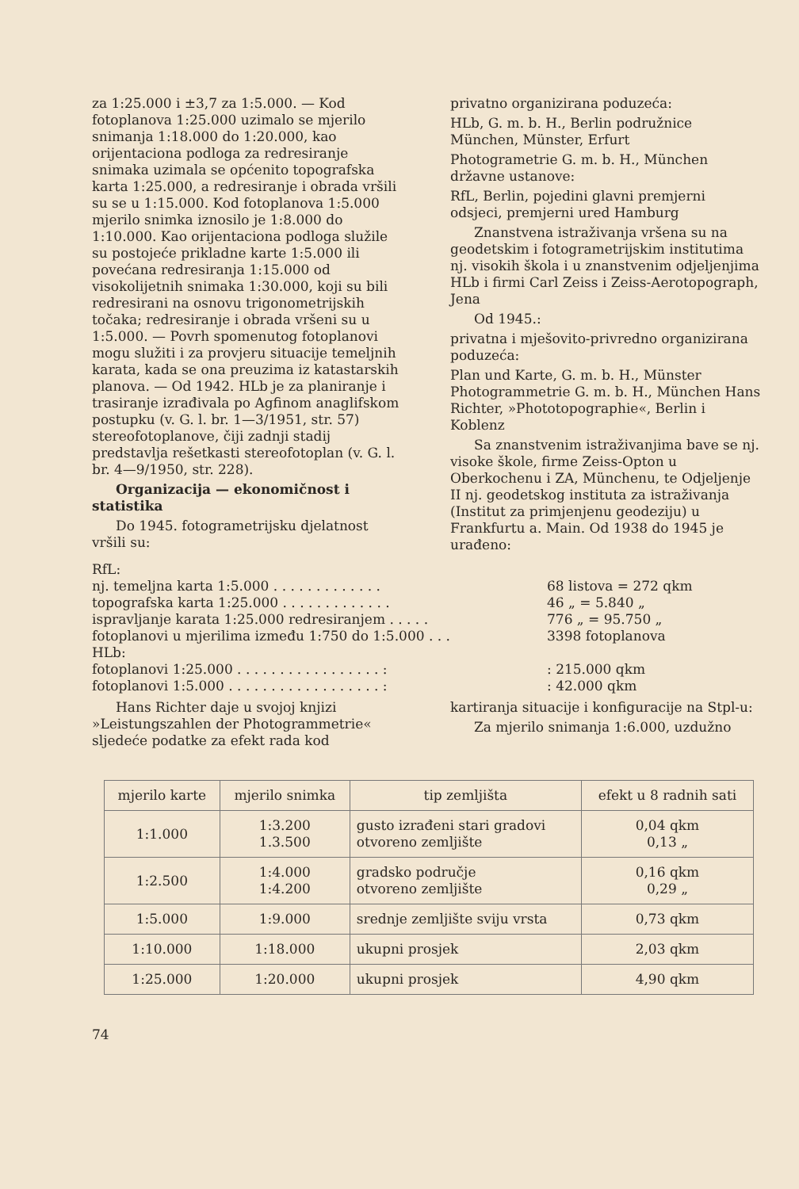za 1:25.000 i ±3,7 za 1:5.000. — Kod fotoplanova 1:25.000 uzimalo se mjerilo snimanja 1:18.000 do 1:20.000, kao orijentaciona podloga za redresiranje snimaka uzimala se općenito topografska karta 1:25.000, a redresiranje i obrada vršili su se u 1:15.000. Kod fotoplanova 1:5.000 mjerilo snimka iznosilo je 1:8.000 do 1:10.000. Kao orijentaciona podloga služile su postojeće prikladne karte 1:5.000 ili povećana redresiranja 1:15.000 od visokolijetnih snimaka 1:30.000, koji su bili redresirani na osnovu trigonometrijskih točaka; redresiranje i obrada vršeni su u 1:5.000. — Povrh spomenutog fotoplanovi mogu služiti i za provjeru situacije temeljnih karata, kada se ona preuzima iz katastarskih planova. — Od 1942. HLb je za planiranje i trasiranje izrađivala po Agfinom anaglifskom postupku (v. G. l. br. 1—3/1951, str. 57) stereofotoplanove, čiji zadnji stadij predstavlja rešetkasti stereofotoplan (v. G. l. br. 4—9/1950, str. 228).
Organizacija — ekonomičnost i statistika
Do 1945. fotogrametrijsku djelatnost vršili su:
privatno organizirana poduzeća:
HLb, G. m. b. H., Berlin podružnice München, Münster, Erfurt
Photogrametrie G. m. b. H., München državne ustanove:
RfL, Berlin, pojedini glavni premjerni odsjeci, premjerni ured Hamburg
Znanstvena istraživanja vršena su na geodetskim i fotogrametrijskim institutima nj. visokih škola i u znanstvenim odjeljenjima HLb i firmi Carl Zeiss i Zeiss-Aerotopograph, Jena
Od 1945.:
privatna i mješovito-privredno organizirana poduzeća:
Plan und Karte, G. m. b. H., Münster Photogrammetrie G. m. b. H., München Hans Richter, »Phototopographie«, Berlin i Koblenz
Sa znanstvenim istraživanjima bave se nj. visoke škole, firme Zeiss-Opton u Oberkochenu i ZA, Münchenu, te Odjeljenje II nj. geodetskog instituta za istraživanja (Institut za primjenjenu geodeziju) u Frankfurtu a. Main. Od 1938 do 1945 je urađeno:
RfL:
nj. temeljna karta 1:5.000 . . . . . . . . . . . . . 68 listova = 272 qkm
topografska karta 1:25.000 . . . . . . . . . . . . . 46 „ = 5.840 „
ispravljanje karata 1:25.000 redresiranjem . . . . . 776 „ = 95.750 „
fotoplanovi u mjerilima između 1:750 do 1:5.000 . . . 3398 fotoplanova
HLb:
fotoplanovi 1:25.000 . . . . . . . . . . . . . . . . . :: 215.000 qkm
fotoplanovi 1:5.000 . . . . . . . . . . . . . . . . . . :: 42.000 qkm
Hans Richter daje u svojoj knjizi »Leistungszahlen der Photogrammetrie« sljedeće podatke za efekt rada kod
kartiranja situacije i konfiguracije na Stpl-u:
Za mjerilo snimanja 1:6.000, uzdužno
| mjerilo karte | mjerilo snimka | tip zemljišta | efekt u 8 radnih sati |
| --- | --- | --- | --- |
| 1:1.000 | 1:3.200 1.3.500 | gusto izrađeni stari gradovi otvoreno zemljište | 0,04 qkm 0,13 „ |
| 1:2.500 | 1:4.000 1:4.200 | gradsko područje otvoreno zemljište | 0,16 qkm 0,29 „ |
| 1:5.000 | 1:9.000 | srednje zemljište sviju vrsta | 0,73 qkm |
| 1:10.000 | 1:18.000 | ukupni prosjek | 2,03 qkm |
| 1:25.000 | 1:20.000 | ukupni prosjek | 4,90 qkm |
74